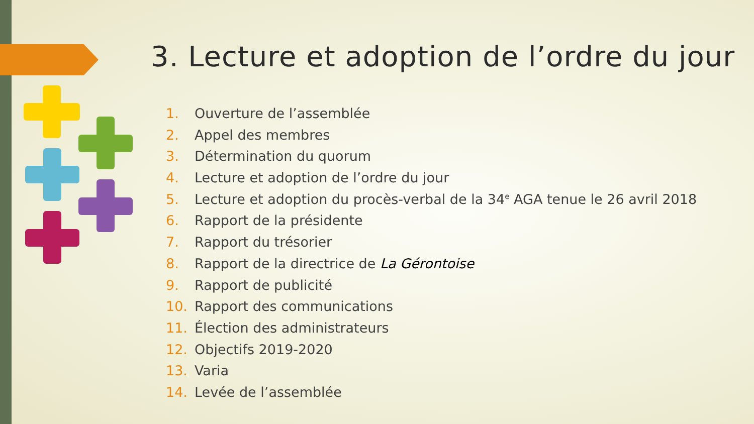3. Lecture et adoption de l’ordre du jour
1. Ouverture de l’assemblée
2. Appel des membres
3. Détermination du quorum
4. Lecture et adoption de l’ordre du jour
5. Lecture et adoption du procès-verbal de la 34<sup>e</sup> AGA tenue le 26 avril 2018
6. Rapport de la présidente
7. Rapport du trésorier
8. Rapport de la directrice de La Gérontoise
9. Rapport de publicité
10. Rapport des communications
11. Élection des administrateurs
12. Objectifs 2019-2020
13. Varia
14. Levée de l’assemblée